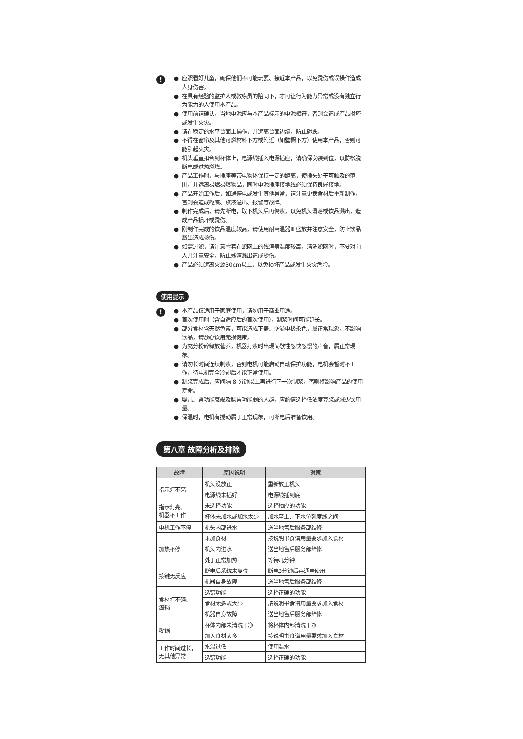!
● 应照看好儿童，确保他们不可能玩耍、接近本产品，以免烫伤或误操作造成人身伤害。
● 在具有经验的监护人或教练员的陪同下，才可让行为能力异常或没有独立行为能力的人使用本产品。
● 使用前请确认，当地电源应与本产品标示的电源相符，否则会造成产品损坏或发生火灾。
● 请在稳定的水平台面上操作，并远离台面边缘，防止碰跌。
● 不得在窗帘及其他可燃材料下方或附近（如壁橱下方）使用本产品，否则可能引起火灾。
● 机头垂直扣合到杯体上，电源线插入电源插座，请确保安装到位，以防松脱断电或过热燃烧。
● 产品工作时，与插座等带电物体保持一定的距离，使插头处于可触及的范围，并远离易燃易爆物品，同时电源插座接地线必须保持良好接地。
● 产品开始工作后，如遇停电或发生其他异常，请注意更换食材后重新制作，否则会造成糊底、浆液溢出、报警等故障。
● 制作完成后，请先断电，取下机头后再倒浆，以免机头滑落或饮品溅出，造成产品损坏或烫伤。
● 刚制作完成的饮品温度较高，请使用耐高温器皿盛放并注意安全，防止饮品溅出造成烫伤。
● 如需过滤，请注意附着在滤网上的残渣等温度较高，清洗滤网时，不要对向人并注意安全，防止残渣溅出造成烫伤。
● 产品必须远离火源30cm以上，以免损坏产品或发生火灾危险。
使用提示
!
● 本产品仅适用于家庭使用，请勿用于商业用途。
● 首次使用时（含自适应后的首次使用），制浆时间可能延长。
● 部分食材含天然色素，可能造成下盖、防溢电极染色，属正常现象，不影响饮品，请放心饮用无损健康。
● 为充分粉碎释放营养，机器打浆时出现间歇性忽快忽慢的声音，属正常现象。
● 请勿长时间连续制浆，否则电机可能启动自动保护功能，电机会暂时不工作，待电机完全冷却后才能正常使用。
● 制浆完成后，应间隔 8 分钟以上再进行下一次制浆，否则将影响产品的使用寿命。
● 婴儿、肾功能衰竭及肠胃功能弱的人群，应酌情选择低浓度豆浆或减少饮用量。
● 保温时，电机有搅动属于正常现象，可断电后准备饮用。
第八章 故障分析及排除
| 故障 | 原因说明 | 对策 |
| --- | --- | --- |
| 指示灯不亮 | 机头没放正 | 重新放正机头 |
| | 电源线未插好 | 电源线插到底 |
| 指示灯亮、 机器不工作 | 未选择功能 | 选择相应的功能 |
| | 杯体未加水或加水太少 | 加水至上、下水位刻度线之间 |
| 电机工作不停 | 机头内部进水 | 送当地售后服务部维修 |
| 加热不停 | 未加食材 | 按说明书食谱用量要求加入食材 |
| | 机头内进水 | 送当地售后服务部维修 |
| | 处于正常加热 | 等待几分钟 |
| 按键无反应 | 断电后系统未复位 | 断电3分钟后再通电使用 |
| | 机器自身故障 | 送当地售后服务部维修 |
| 食材打不碎、 溢锅 | 选错功能 | 选择正确的功能 |
| | 食材太多或太少 | 按说明书食谱用量要求加入食材 |
| | 机器自身故障 | 送当地售后服务部维修 |
| 糊锅 | 杯体内部未清洗干净 | 将杯体内部清洗干净 |
| | 加入食材太多 | 按说明书食谱用量要求加入食材 |
| 工作时间过长， 无其他异常 | 水温过低 | 使用温水 |
| | 选错功能 | 选择正确的功能 |